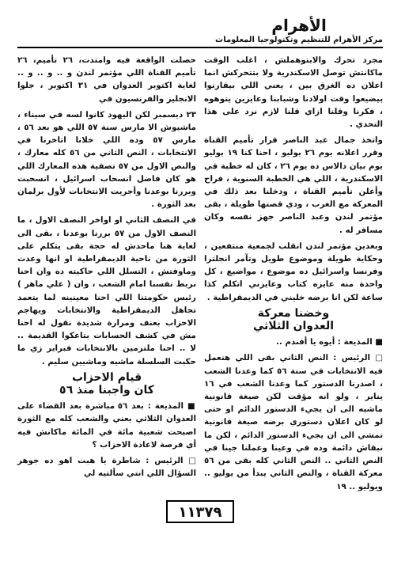الأهرام
مركز الأهرام للتنظيم وتكنولوجيا المعلومات
مجرد تحرك والابتوهملش ، اغلب الوقت ماكانتش توصل الاسكندرية ولا بتتحركش انما اعلان ده الغرق بين ، يعني اللي بيقارنوا بيضيعوا وقت اولادنا وشبابنا وعايزين يتوهوه ، فكرنا وقلنا ازاي قلنا لازم نرد على هذا التحدي .
واتخذ جمال عبد الناصر قرار تأميم القناة وقرر اعلانه يوم ٢٦ يوليو ، احنا كنا ١٩ يوليو يوم بيان دالاس ده يوم ٢٦ ، كان له خطبة في الاسكندرية ، اللي هي الخطبة السنوية ، فراح وأعلن تأميم القناة ، ودخلنا بعد ذلك في المعركة مع الغرب ، ودي قصتها طويلة ، بقى مؤتمر لندن وعبد الناصر جهز نفسه وكان مسافر له .
وبعدين مؤتمر لندن انقلب لجمعية منتفعين ، وحكاية طويلة وموضوع طويل وتآمر انجلترا وفرنسا واسرائيل ده موضوع ، مواضيع ، كل واحدة منه عايزه كتاب وعايزني اتكلم كذا ساعة لكن انا برضه خليني في الديمقراطية .
وخضنا معركة
العدوان الثلاثي
■ المذيعة : أيوه يا أفندم ..
□ الرئيس : النص الثاني بقى اللي هنعمل فيه الانتخابات في سنة ٥٦ كما وعدنا الشعب ، اصدرنا الدستور كما وعدنا الشعب في ١٦ يناير ، ولو انه مؤقت لكن صيغة قانونية ماشيه الى ان يجيء الدستور الدائم او حتى لو كان اعلان دستوري برضه صيغة قانونية تمشي الى ان يجيء الدستور الدائم ، لكن ما نبقاش دائمة وده في وعينا وعملنا جينا في النص الثاني .. النص الثاني كله بقى من ٥٦ معركة القناة ، والنص الثاني يبدأ من يوليو .. ويوليو .. ١٩
حصلت الواقعة فيه وامتدت، ٢٦ تأميم، ٢٦ تأميم القناة اللي مؤتمر لندن و .. و .. و .. لغاية اكتوبر العدوان في ٣١ اكتوبر ، جلوا الانجليز والفرنسيون في
٢٣ ديسمبر لكن اليهود كانوا لسه في سيناء ، ماشيوش الا مارس سنة ٥٧ اللي هو بعد ٥٦ ، مارس ٥٧ وده اللي خلانا اتاخرنا في الانتخابات ، النص الثاني من ٥٦ كله معارك ، والنص الاول من ٥٧ تصفية هذه المعارك اللي هو كان فاضل انسحاب اسرائيل ، انسحبت وبررنا بوعدنا وأجريت الانتخابات لأول برلمان بعد الثورة .
في النصف الثاني او اواخر النصف الاول ، ما النصف الاول من ٥٧ بررنا بوعدنا ، بقى الى لغاية هنا ماحدش له حجة بقى يتكلم على الثورة من ناحية الديمقراطية او انها وعدت وماوفتش ، التسلل اللي حاكيته ده وان احنا نربط نفسنا امام الشعب ، وان ( علي ماهر ) رئيس حكومتنا اللي احنا معينينه لما يتعمد تجاهل الديمقراطية والانتخابات ويهاجم الاحزاب بعنف ومرارة شديدة نقول له احنا مش في كشف الحسابات بتاعكوا القديمة .. لا .. احنا ملتزمين بالانتخابات فبراير زي ما حكيت السلسلة ماشيه وماشيين سليم .
قيام الاحزاب
كان واجبنا منذ ٥٦
■ المذيعة : بعد ٥٦ مباشرة بعد القضاء على العدوان الثلاثي يعني والشعب كله مع الثورة اصبحت شعبية مائة في المائة ماكانش فيه أي فرصة لاعادة الاحزاب ؟
□ الرئيس : شاطرة يا هبت اهو ده جوهر السؤال اللي انتي سألتيه لي
١١٣٧٩